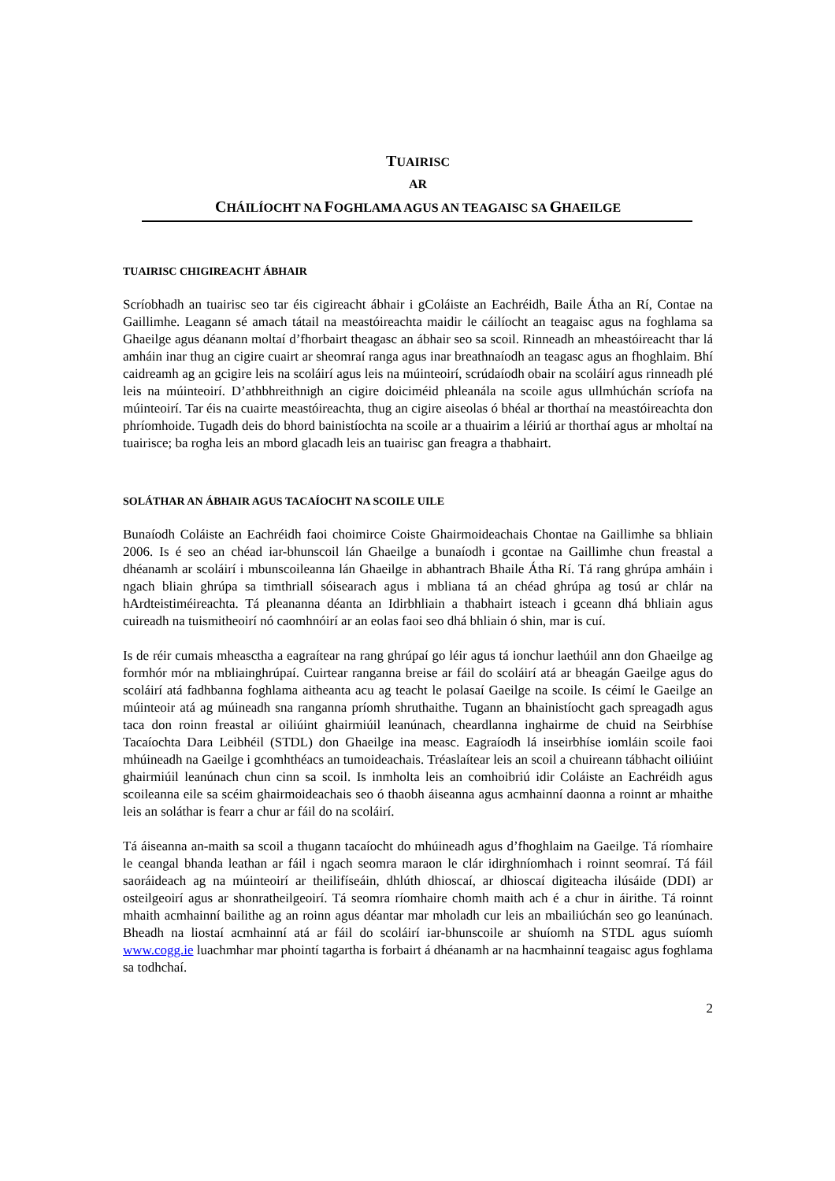TUAIRISC
AR
CHÁILÍOCHT NA FOGHLAMA AGUS AN TEAGAISC SA GHAEILGE
TUAIRISC CHIGIREACHT ÁBHAIR
Scríobhadh an tuairisc seo tar éis cigireacht ábhair i gColáiste an Eachréidh, Baile Átha an Rí, Contae na Gaillimhe. Leagann sé amach tátail na meastóireachta maidir le cáilíocht an teagaisc agus na foghlama sa Ghaeilge agus déanann moltaí d’fhorbairt theagasc an ábhair seo sa scoil. Rinneadh an mheastóireacht thar lá amháin inar thug an cigire cuairt ar sheomraí ranga agus inar breathnaíodh an teagasc agus an fhoghlaim. Bhí caidreamh ag an gcigire leis na scoláirí agus leis na múinteoirí, scrúdaíodh obair na scoláirí agus rinneadh plé leis na múinteoirí. D’athbhreithnigh an cigire doiciméid phleanála na scoile agus ullmhúchán scríofa na múinteoirí. Tar éis na cuairte meastóireachta, thug an cigire aiseolas ó bhéal ar thorthaí na meastóireachta don phríomhoide. Tugadh deis do bhord bainistíochta na scoile ar a thuairim a léiriú ar thorthaí agus ar mholtaí na tuairisce; ba rogha leis an mbord glacadh leis an tuairisc gan freagra a thabhairt.
SOLÁTHAR AN ÁBHAIR AGUS TACAÍOCHT NA SCOILE UILE
Bunaíodh Coláiste an Eachréidh faoi choimirce Coiste Ghairmoideachais Chontae na Gaillimhe sa bhliain 2006. Is é seo an chéad iar-bhunscoil lán Ghaeilge a bunaíodh i gcontae na Gaillimhe chun freastal a dhéanamh ar scoláirí i mbunscoileanna lán Ghaeilge in abhantrach Bhaile Átha Rí. Tá rang ghrúpa amháin i ngach bliain ghrúpa sa timthriall sóisearach agus i mbliana tá an chéad ghrúpa ag tosú ar chlár na hArdteistiméireachta. Tá pleananna déanta an Idirbhliain a thabhairt isteach i gceann dhá bhliain agus cuireadh na tuismitheoirí nó caomhnóirí ar an eolas faoi seo dhá bhliain ó shin, mar is cuí.
Is de réir cumais mheasctha a eagraítear na rang ghrúpaí go léir agus tá ionchur laethúil ann don Ghaeilge ag formhór mór na mbliainghrúpaí. Cuirtear ranganna breise ar fáil do scoláirí atá ar bheagán Gaeilge agus do scoláirí atá fadhbanna foghlama aitheanta acu ag teacht le polasaí Gaeilge na scoile. Is céimí le Gaeilge an múinteoir atá ag múineadh sna ranganna príomh shruthaithe. Tugann an bhainistíocht gach spreagadh agus taca don roinn freastal ar oiliúint ghairmiúil leanúnach, cheardlanna inghairme de chuid na Seirbhíse Tacaíochta Dara Leibhéil (STDL) don Ghaeilge ina measc. Eagraíodh lá inseirbhíse iomláin scoile faoi mhúineadh na Gaeilge i gcomhthéacs an tumoideachais. Tréaslaítear leis an scoil a chuireann tábhacht oiliúint ghairmiúil leanúnach chun cinn sa scoil. Is inmholta leis an comhoibriú idir Coláiste an Eachréidh agus scoileanna eile sa scéim ghairmoideachais seo ó thaobh áiseanna agus acmhainní daonna a roinnt ar mhaithe leis an soláthar is fearr a chur ar fáil do na scoláirí.
Tá áiseanna an-maith sa scoil a thugann tacaíocht do mhúineadh agus d’fhoghlaim na Gaeilge. Tá ríomhaire le ceangal bhanda leathan ar fáil i ngach seomra maraon le clár idirghníomhach i roinnt seomraí. Tá fáil saoráideach ag na múinteoirí ar theilifíseáin, dhlúth dhioscaí, ar dhioscaí digiteacha ilúsáide (DDI) ar osteilgeoirí agus ar shonratheilgeoirí. Tá seomra ríomhaire chomh maith ach é a chur in áirithe. Tá roinnt mhaith acmhainní bailithe ag an roinn agus déantar mar mholadh cur leis an mbailiúchán seo go leanúnach. Bheadh na liostaí acmhainní atá ar fáil do scoláirí iar-bhunscoile ar shuíomh na STDL agus suíomh www.cogg.ie luachmhar mar phointí tagartha is forbairt á dhéanamh ar na hacmhainní teagaisc agus foghlama sa todhchaí.
2